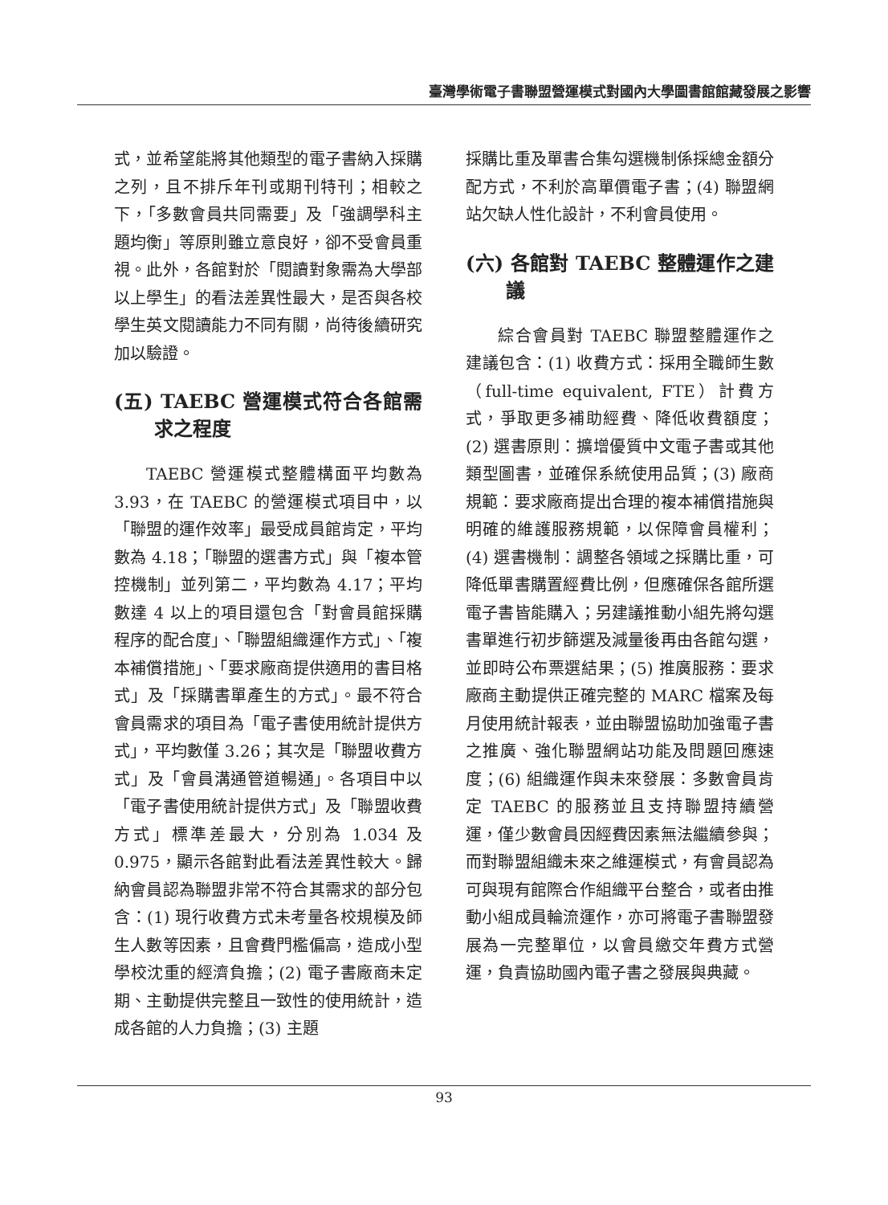臺灣學術電子書聯盟營運模式對國內大學圖書館館藏發展之影響
式，並希望能將其他類型的電子書納入採購之列，且不排斥年刊或期刊特刊；相較之下，「多數會員共同需要」及「強調學科主題均衡」等原則雖立意良好，卻不受會員重視。此外，各館對於「閱讀對象需為大學部以上學生」的看法差異性最大，是否與各校學生英文閱讀能力不同有關，尚待後續研究加以驗證。
(五) TAEBC 營運模式符合各館需求之程度
TAEBC 營運模式整體構面平均數為 3.93，在 TAEBC 的營運模式項目中，以「聯盟的運作效率」最受成員館肯定，平均數為 4.18；「聯盟的選書方式」與「複本管控機制」並列第二，平均數為 4.17；平均數達 4 以上的項目還包含「對會員館採購程序的配合度」、「聯盟組織運作方式」、「複本補償措施」、「要求廠商提供適用的書目格式」及「採購書單產生的方式」。最不符合會員需求的項目為「電子書使用統計提供方式」，平均數僅 3.26；其次是「聯盟收費方式」及「會員溝通管道暢通」。各項目中以「電子書使用統計提供方式」及「聯盟收費方式」標準差最大，分別為 1.034 及 0.975，顯示各館對此看法差異性較大。歸納會員認為聯盟非常不符合其需求的部分包含：(1) 現行收費方式未考量各校規模及師生人數等因素，且會費門檻偏高，造成小型學校沈重的經濟負擔；(2) 電子書廠商未定期、主動提供完整且一致性的使用統計，造成各館的人力負擔；(3) 主題
採購比重及單書合集勾選機制係採總金額分配方式，不利於高單價電子書；(4) 聯盟網站欠缺人性化設計，不利會員使用。
(六) 各館對 TAEBC 整體運作之建議
綜合會員對 TAEBC 聯盟整體運作之建議包含：(1) 收費方式：採用全職師生數（full-time equivalent, FTE）計費方式，爭取更多補助經費、降低收費額度；(2) 選書原則：擴增優質中文電子書或其他類型圖書，並確保系統使用品質；(3) 廠商規範：要求廠商提出合理的複本補償措施與明確的維護服務規範，以保障會員權利；(4) 選書機制：調整各領域之採購比重，可降低單書購置經費比例，但應確保各館所選電子書皆能購入；另建議推動小組先將勾選書單進行初步篩選及減量後再由各館勾選，並即時公布票選結果；(5) 推廣服務：要求廠商主動提供正確完整的 MARC 檔案及每月使用統計報表，並由聯盟協助加強電子書之推廣、強化聯盟網站功能及問題回應速度；(6) 組織運作與未來發展：多數會員肯定 TAEBC 的服務並且支持聯盟持續營運，僅少數會員因經費因素無法繼續參與；而對聯盟組織未來之維運模式，有會員認為可與現有館際合作組織平台整合，或者由推動小組成員輪流運作，亦可將電子書聯盟發展為一完整單位，以會員繳交年費方式營運，負責協助國內電子書之發展與典藏。
93